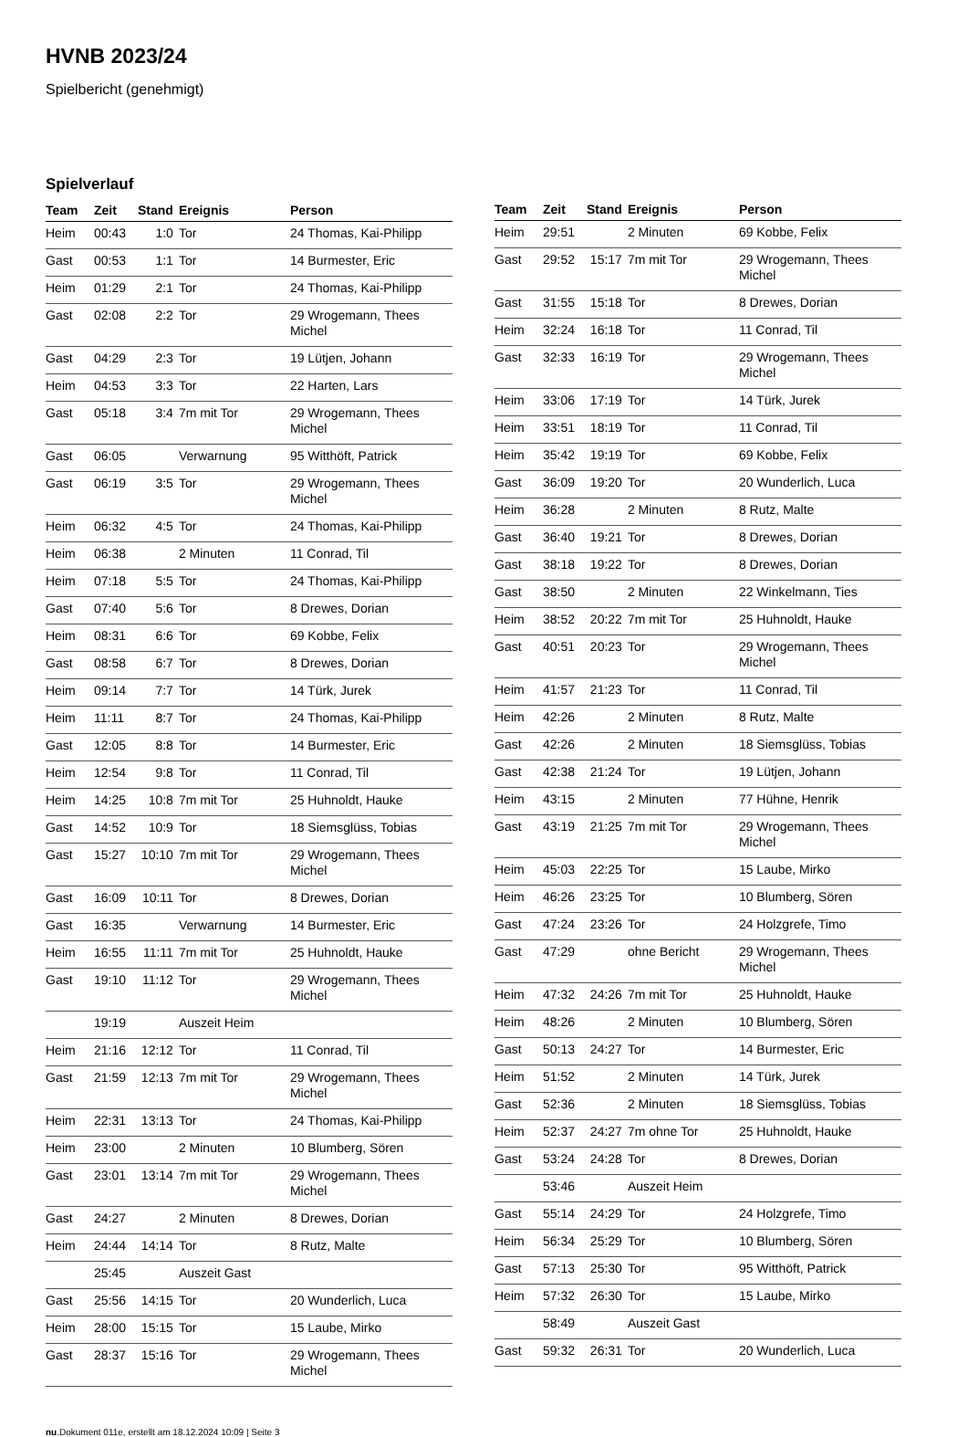HVNB 2023/24
Spielbericht (genehmigt)
Spielverlauf
| Team | Zeit | Stand | Ereignis | Person |
| --- | --- | --- | --- | --- |
| Heim | 00:43 | 1:0 | Tor | 24 Thomas, Kai-Philipp |
| Gast | 00:53 | 1:1 | Tor | 14 Burmester, Eric |
| Heim | 01:29 | 2:1 | Tor | 24 Thomas, Kai-Philipp |
| Gast | 02:08 | 2:2 | Tor | 29 Wrogemann, Thees Michel |
| Gast | 04:29 | 2:3 | Tor | 19 Lütjen, Johann |
| Heim | 04:53 | 3:3 | Tor | 22 Harten, Lars |
| Gast | 05:18 | 3:4 | 7m mit Tor | 29 Wrogemann, Thees Michel |
| Gast | 06:05 | | Verwarnung | 95 Witthöft, Patrick |
| Gast | 06:19 | 3:5 | Tor | 29 Wrogemann, Thees Michel |
| Heim | 06:32 | 4:5 | Tor | 24 Thomas, Kai-Philipp |
| Heim | 06:38 | | 2 Minuten | 11 Conrad, Til |
| Heim | 07:18 | 5:5 | Tor | 24 Thomas, Kai-Philipp |
| Gast | 07:40 | 5:6 | Tor | 8 Drewes, Dorian |
| Heim | 08:31 | 6:6 | Tor | 69 Kobbe, Felix |
| Gast | 08:58 | 6:7 | Tor | 8 Drewes, Dorian |
| Heim | 09:14 | 7:7 | Tor | 14 Türk, Jurek |
| Heim | 11:11 | 8:7 | Tor | 24 Thomas, Kai-Philipp |
| Gast | 12:05 | 8:8 | Tor | 14 Burmester, Eric |
| Heim | 12:54 | 9:8 | Tor | 11 Conrad, Til |
| Heim | 14:25 | 10:8 | 7m mit Tor | 25 Huhnoldt, Hauke |
| Gast | 14:52 | 10:9 | Tor | 18 Siemsglüss, Tobias |
| Gast | 15:27 | 10:10 | 7m mit Tor | 29 Wrogemann, Thees Michel |
| Gast | 16:09 | 10:11 | Tor | 8 Drewes, Dorian |
| Gast | 16:35 | | Verwarnung | 14 Burmester, Eric |
| Heim | 16:55 | 11:11 | 7m mit Tor | 25 Huhnoldt, Hauke |
| Gast | 19:10 | 11:12 | Tor | 29 Wrogemann, Thees Michel |
| | 19:19 | | Auszeit Heim | |
| Heim | 21:16 | 12:12 | Tor | 11 Conrad, Til |
| Gast | 21:59 | 12:13 | 7m mit Tor | 29 Wrogemann, Thees Michel |
| Heim | 22:31 | 13:13 | Tor | 24 Thomas, Kai-Philipp |
| Heim | 23:00 | | 2 Minuten | 10 Blumberg, Sören |
| Gast | 23:01 | 13:14 | 7m mit Tor | 29 Wrogemann, Thees Michel |
| Gast | 24:27 | | 2 Minuten | 8 Drewes, Dorian |
| Heim | 24:44 | 14:14 | Tor | 8 Rutz, Malte |
| | 25:45 | | Auszeit Gast | |
| Gast | 25:56 | 14:15 | Tor | 20 Wunderlich, Luca |
| Heim | 28:00 | 15:15 | Tor | 15 Laube, Mirko |
| Gast | 28:37 | 15:16 | Tor | 29 Wrogemann, Thees Michel |
| Team | Zeit | Stand | Ereignis | Person |
| --- | --- | --- | --- | --- |
| Heim | 29:51 | | 2 Minuten | 69 Kobbe, Felix |
| Gast | 29:52 | 15:17 | 7m mit Tor | 29 Wrogemann, Thees Michel |
| Gast | 31:55 | 15:18 | Tor | 8 Drewes, Dorian |
| Heim | 32:24 | 16:18 | Tor | 11 Conrad, Til |
| Gast | 32:33 | 16:19 | Tor | 29 Wrogemann, Thees Michel |
| Heim | 33:06 | 17:19 | Tor | 14 Türk, Jurek |
| Heim | 33:51 | 18:19 | Tor | 11 Conrad, Til |
| Heim | 35:42 | 19:19 | Tor | 69 Kobbe, Felix |
| Gast | 36:09 | 19:20 | Tor | 20 Wunderlich, Luca |
| Heim | 36:28 | | 2 Minuten | 8 Rutz, Malte |
| Gast | 36:40 | 19:21 | Tor | 8 Drewes, Dorian |
| Gast | 38:18 | 19:22 | Tor | 8 Drewes, Dorian |
| Gast | 38:50 | | 2 Minuten | 22 Winkelmann, Ties |
| Heim | 38:52 | 20:22 | 7m mit Tor | 25 Huhnoldt, Hauke |
| Gast | 40:51 | 20:23 | Tor | 29 Wrogemann, Thees Michel |
| Heim | 41:57 | 21:23 | Tor | 11 Conrad, Til |
| Heim | 42:26 | | 2 Minuten | 8 Rutz, Malte |
| Gast | 42:26 | | 2 Minuten | 18 Siemsglüss, Tobias |
| Gast | 42:38 | 21:24 | Tor | 19 Lütjen, Johann |
| Heim | 43:15 | | 2 Minuten | 77 Hühne, Henrik |
| Gast | 43:19 | 21:25 | 7m mit Tor | 29 Wrogemann, Thees Michel |
| Heim | 45:03 | 22:25 | Tor | 15 Laube, Mirko |
| Heim | 46:26 | 23:25 | Tor | 10 Blumberg, Sören |
| Gast | 47:24 | 23:26 | Tor | 24 Holzgrefe, Timo |
| Gast | 47:29 | | ohne Bericht | 29 Wrogemann, Thees Michel |
| Heim | 47:32 | 24:26 | 7m mit Tor | 25 Huhnoldt, Hauke |
| Heim | 48:26 | | 2 Minuten | 10 Blumberg, Sören |
| Gast | 50:13 | 24:27 | Tor | 14 Burmester, Eric |
| Heim | 51:52 | | 2 Minuten | 14 Türk, Jurek |
| Gast | 52:36 | | 2 Minuten | 18 Siemsglüss, Tobias |
| Heim | 52:37 | 24:27 | 7m ohne Tor | 25 Huhnoldt, Hauke |
| Gast | 53:24 | 24:28 | Tor | 8 Drewes, Dorian |
| | 53:46 | | Auszeit Heim | |
| Gast | 55:14 | 24:29 | Tor | 24 Holzgrefe, Timo |
| Heim | 56:34 | 25:29 | Tor | 10 Blumberg, Sören |
| Gast | 57:13 | 25:30 | Tor | 95 Witthöft, Patrick |
| Heim | 57:32 | 26:30 | Tor | 15 Laube, Mirko |
| | 58:49 | | Auszeit Gast | |
| Gast | 59:32 | 26:31 | Tor | 20 Wunderlich, Luca |
nu.Dokument 011e, erstellt am 18.12.2024 10:09 | Seite 3